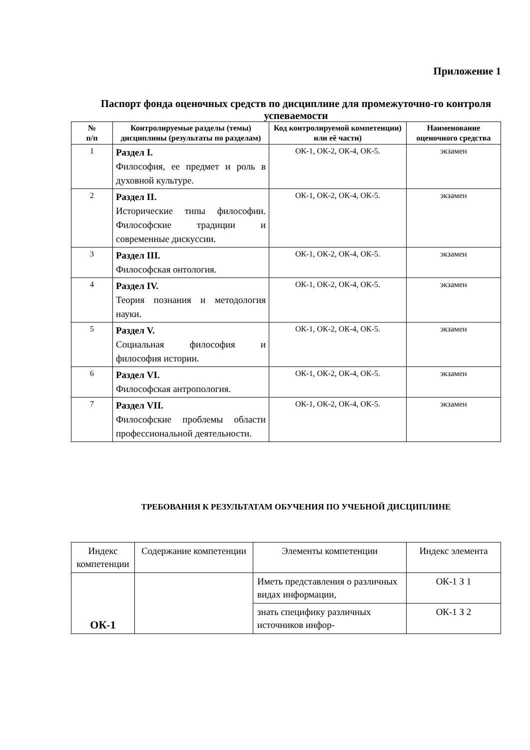Приложение 1
Паспорт фонда оценочных средств по дисциплине для промежуточно-го контроля успеваемости
| № п/п | Контролируемые разделы (темы) дисциплины (результаты по разделам) | Код контролируемой компетенции) или её части) | Наименование оценочного средства |
| --- | --- | --- | --- |
| 1 | Раздел I. Философия, ее предмет и роль в духовной культуре. | ОК-1, ОК-2, ОК-4, ОК-5. | экзамен |
| 2 | Раздел II. Исторические типы философии. Философские традиции и современные дискуссии. | ОК-1, ОК-2, ОК-4, ОК-5. | экзамен |
| 3 | Раздел III. Философская онтология. | ОК-1, ОК-2, ОК-4, ОК-5. | экзамен |
| 4 | Раздел IV. Теория познания и методология науки. | ОК-1, ОК-2, ОК-4, ОК-5. | экзамен |
| 5 | Раздел V. Социальная философия и философия истории. | ОК-1, ОК-2, ОК-4, ОК-5. | экзамен |
| 6 | Раздел VI. Философская антропология. | ОК-1, ОК-2, ОК-4, ОК-5. | экзамен |
| 7 | Раздел VII. Философские проблемы области профессиональной деятельности. | ОК-1, ОК-2, ОК-4, ОК-5. | экзамен |
ТРЕБОВАНИЯ К РЕЗУЛЬТАТАМ ОБУЧЕНИЯ ПО УЧЕБНОЙ ДИСЦИПЛИНЕ
| Индекс компетенции | Содержание компетенции | Элементы компетенции | Индекс элемента |
| ОК-1 | | Иметь представления о различных видах информации, | ОК-1 З 1 |
| | | знать специфику различных источников инфор- | ОК-1 З 2 |